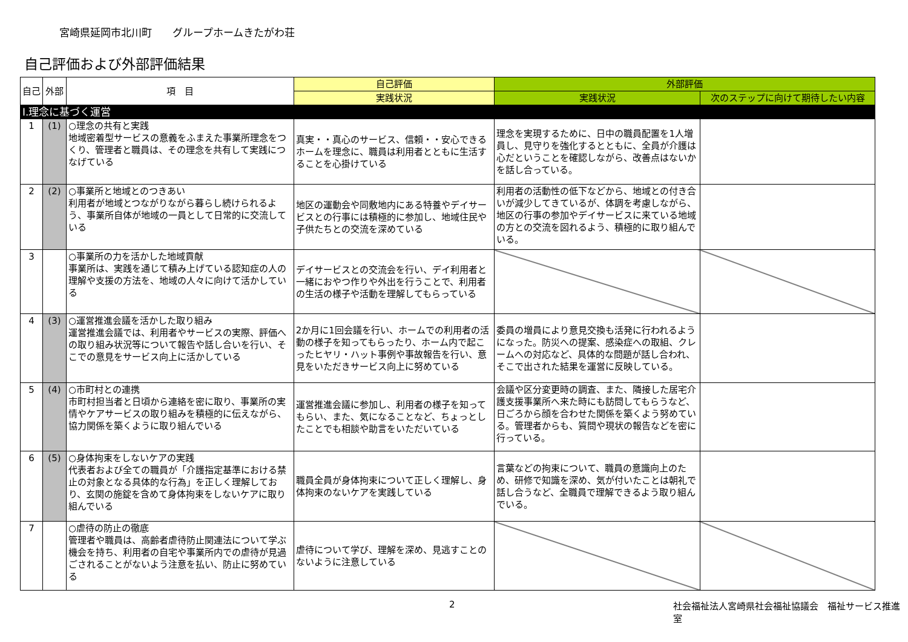宮崎県延岡市北川町　　グループホームきたがわ荘
自己評価および外部評価結果
| 自己 | 外部 | 項 目 | 自己評価 | 外部評価 | |
| --- | --- | --- | --- | --- | --- |
| | | | 実践状況 | 実践状況 | 次のステップに向けて期待したい内容 |
| Ⅰ.理念に基づく運営 | | | | | |
| 1 | (1) | ○理念の共有と実践 地域密着型サービスの意義をふまえた事業所理念をつくり、管理者と職員は、その理念を共有して実践につなげている | 真実・・真心のサービス、信頼・・安心できるホームを理念に、職員は利用者とともに生活することを心掛けている | 理念を実現するために、日中の職員配置を1人増員し、見守りを強化するとともに、全員が介護は心だということを確認しながら、改善点はないかを話し合っている。 | |
| 2 | (2) | ○事業所と地域とのつきあい 利用者が地域とつながりながら暮らし続けられるよう、事業所自体が地域の一員として日常的に交流している | 地区の運動会や同敷地内にある特養やデイサービスとの行事には積極的に参加し、地域住民や子供たちとの交流を深めている | 利用者の活動性の低下などから、地域との付き合いが減少してきているが、体調を考慮しながら、地区の行事の参加やデイサービスに来ている地域の方との交流を図れるよう、積極的に取り組んでいる。 | |
| 3 | | ○事業所の力を活かした地域貢献 事業所は、実践を通じて積み上げている認知症の人の理解や支援の方法を、地域の人々に向けて活かしている | デイサービスとの交流会を行い、デイ利用者と一緒におやつ作りや外出を行うことで、利用者の生活の様子や活動を理解してもらっている | | |
| 4 | (3) | ○運営推進会議を活かした取り組み 運営推進会議では、利用者やサービスの実際、評価への取り組み状況等について報告や話し合いを行い、そこでの意見をサービス向上に活かしている | 2か月に1回会議を行い、ホームでの利用者の活動の様子を知ってもらったり、ホーム内で起こったヒヤリ・ハット事例や事故報告を行い、意見をいただきサービス向上に努めている | 委員の増員により意見交換も活発に行われるようになった。防災への提案、感染症への取組、クレームへの対応など、具体的な問題が話し合われ、そこで出された結果を運営に反映している。 | |
| 5 | (4) | ○市町村との連携 市町村担当者と日頃から連絡を密に取り、事業所の実情やケアサービスの取り組みを積極的に伝えながら、協力関係を築くように取り組んでいる | 運営推進会議に参加し、利用者の様子を知ってもらい、また、気になることなど、ちょっとしたことでも相談や助言をいただいている | 会議や区分変更時の調査、また、隣接した居宅介護支援事業所へ来た時にも訪問してもらうなど、日ごろから顔を合わせた関係を築くよう努めている。管理者からも、質問や現状の報告などを密に行っている。 | |
| 6 | (5) | ○身体拘束をしないケアの実践 代表者および全ての職員が「介護指定基準における禁止の対象となる具体的な行為」を正しく理解しており、玄関の施錠を含めて身体拘束をしないケアに取り組んでいる | 職員全員が身体拘束について正しく理解し、身体拘束のないケアを実践している | 言葉などの拘束について、職員の意識向上のため、研修で知識を深め、気が付いたことは朝礼で話し合うなど、全職員で理解できるよう取り組んでいる。 | |
| 7 | | ○虐待の防止の徹底 管理者や職員は、高齢者虐待防止関連法について学ぶ機会を持ち、利用者の自宅や事業所内での虐待が見過ごされることがないよう注意を払い、防止に努めている | 虐待について学び、理解を深め、見逃すことのないように注意している | | |
2 社会福祉法人宮崎県社会福祉協議会　福祉サービス推進室